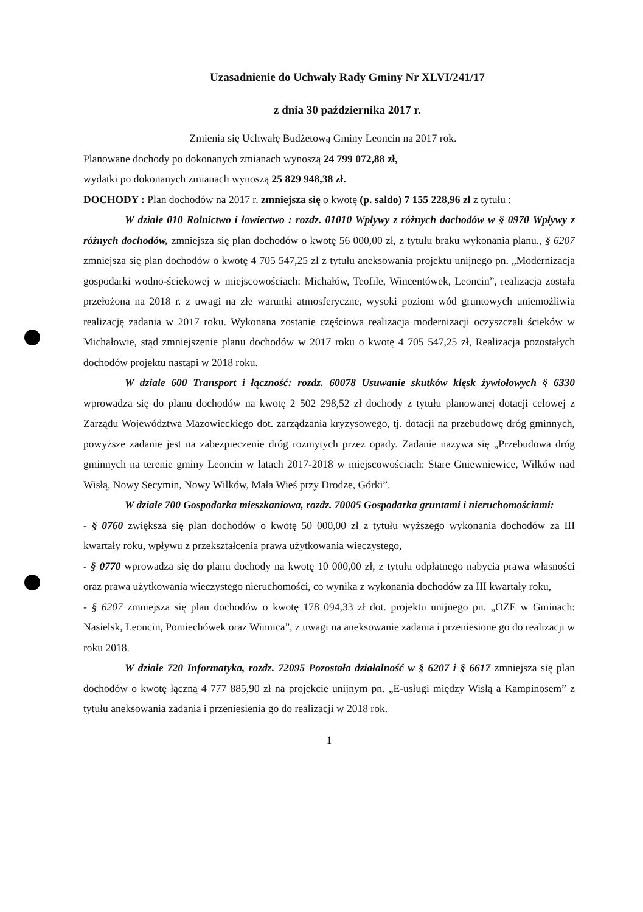Uzasadnienie do Uchwały Rady Gminy Nr XLVI/241/17
z dnia 30 października 2017 r.
Zmienia się Uchwałę Budżetową Gminy Leoncin na 2017 rok.
Planowane dochody po dokonanych zmianach wynoszą 24 799 072,88 zł,
wydatki po dokonanych zmianach wynoszą 25 829 948,38 zł.
DOCHODY : Plan dochodów na 2017 r. zmniejsza się o kwotę (p. saldo) 7 155 228,96 zł z tytułu :
W dziale 010 Rolnictwo i łowiectwo : rozdz. 01010 Wpływy z różnych dochodów w § 0970 Wpływy z różnych dochodów, zmniejsza się plan dochodów o kwotę 56 000,00 zł, z tytułu braku wykonania planu., § 6207 zmniejsza się plan dochodów o kwotę 4 705 547,25 zł z tytułu aneksowania projektu unijnego pn. „Modernizacja gospodarki wodno-ściekowej w miejscowościach: Michałów, Teofile, Wincentówek, Leoncin”, realizacja została przełożona na 2018 r. z uwagi na złe warunki atmosferyczne, wysoki poziom wód gruntowych uniemożliwia realizację zadania w 2017 roku. Wykonana zostanie częściowa realizacja modernizacji oczyszczali ścieków w Michałowie, stąd zmniejszenie planu dochodów w 2017 roku o kwotę 4 705 547,25 zł, Realizacja pozostałych dochodów projektu nastąpi w 2018 roku.
W dziale 600 Transport i łączność: rozdz. 60078 Usuwanie skutków klęsk żywiołowych § 6330 wprowadza się do planu dochodów na kwotę 2 502 298,52 zł dochody z tytułu planowanej dotacji celowej z Zarządu Województwa Mazowieckiego dot. zarządzania kryzysowego, tj. dotacji na przebudowę dróg gminnych, powyższe zadanie jest na zabezpieczenie dróg rozmytych przez opady. Zadanie nazywa się „Przebudowa dróg gminnych na terenie gminy Leoncin w latach 2017-2018 w miejscowościach: Stare Gniewniewice, Wilków nad Wisłą, Nowy Secymin, Nowy Wilków, Mała Wieś przy Drodze, Górki”.
W dziale 700 Gospodarka mieszkaniowa, rozdz. 70005 Gospodarka gruntami i nieruchomościami:
- § 0760 zwiększa się plan dochodów o kwotę 50 000,00 zł z tytułu wyższego wykonania dochodów za III kwartały roku, wpływu z przekształcenia prawa użytkowania wieczystego,
- § 0770 wprowadza się do planu dochody na kwotę 10 000,00 zł, z tytułu odpłatnego nabycia prawa własności oraz prawa użytkowania wieczystego nieruchomości, co wynika z wykonania dochodów za III kwartały roku,
- § 6207 zmniejsza się plan dochodów o kwotę 178 094,33 zł dot. projektu unijnego pn. „OZE w Gminach: Nasielsk, Leoncin, Pomiechówek oraz Winnica”, z uwagi na aneksowanie zadania i przeniesione go do realizacji w roku 2018.
W dziale 720 Informatyka, rozdz. 72095 Pozostała działalność w § 6207 i § 6617 zmniejsza się plan dochodów o kwotę łączną 4 777 885,90 zł na projekcie unijnym pn. „E-usługi między Wisłą a Kampinosem” z tytułu aneksowania zadania i przeniesienia go do realizacji w 2018 rok.
1